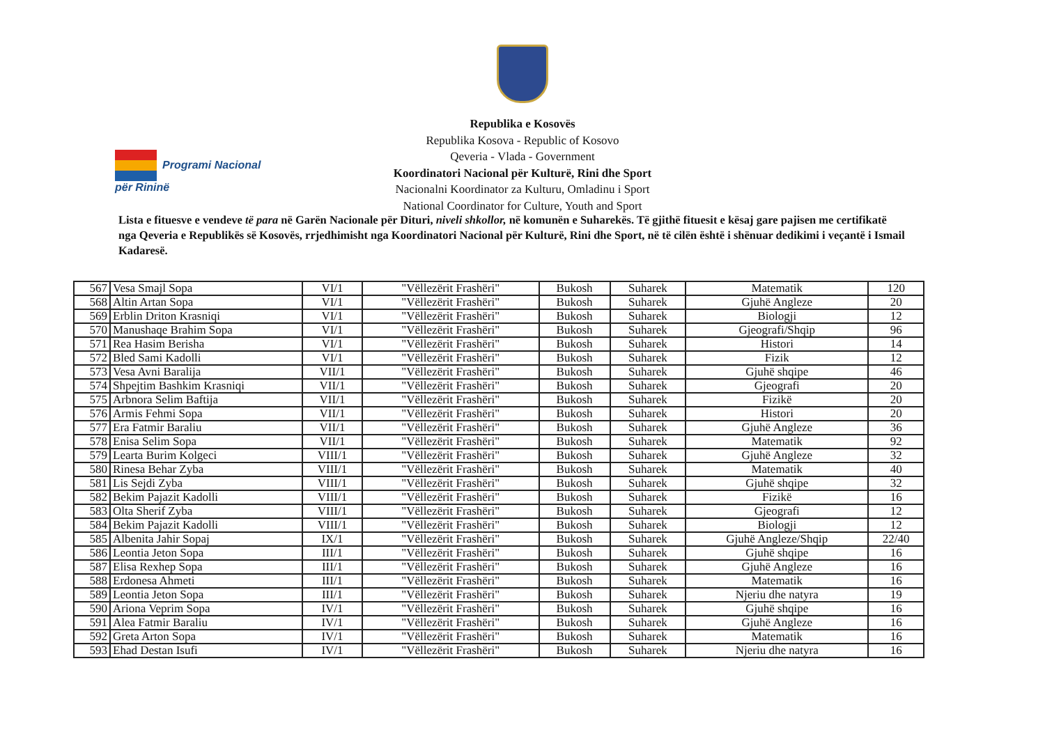Programi Nacional
për Rininë
Republika e Kosovës
Republika Kosova - Republic of Kosovo
Qeveria - Vlada - Government
Koordinatori Nacional për Kulturë, Rini dhe Sport
Nacionalni Koordinator za Kulturu, Omladinu i Sport
National Coordinator for Culture, Youth and Sport
Lista e fituesve e vendeve të para në Garën Nacionale për Dituri, niveli shkollor, në komunën e Suharekës. Të gjithë fituesit e kësaj gare pajisen me certifikatë nga Qeveria e Republikës së Kosovës, rrjedhimisht nga Koordinatori Nacional për Kulturë, Rini dhe Sport, në të cilën është i shënuar dedikimi i veçantë i Ismail Kadaresë.
| 567 | Vesa Smajl Sopa | VI/1 | "Vëllezërit Frashëri" | Bukosh | Suharek | Matematik | 120 |
| 568 | Altin Artan Sopa | VI/1 | "Vëllezërit Frashëri" | Bukosh | Suharek | Gjuhë Angleze | 20 |
| 569 | Erblin Driton Krasniqi | VI/1 | "Vëllezërit Frashëri" | Bukosh | Suharek | Biologji | 12 |
| 570 | Manushaqe Brahim Sopa | VI/1 | "Vëllezërit Frashëri" | Bukosh | Suharek | Gjeografi/Shqip | 96 |
| 571 | Rea Hasim Berisha | VI/1 | "Vëllezërit Frashëri" | Bukosh | Suharek | Histori | 14 |
| 572 | Bled Sami Kadolli | VI/1 | "Vëllezërit Frashëri" | Bukosh | Suharek | Fizik | 12 |
| 573 | Vesa Avni Baralija | VII/1 | "Vëllezërit Frashëri" | Bukosh | Suharek | Gjuhë shqipe | 46 |
| 574 | Shpejtim Bashkim Krasniqi | VII/1 | "Vëllezërit Frashëri" | Bukosh | Suharek | Gjeografi | 20 |
| 575 | Arbnora Selim Baftija | VII/1 | "Vëllezërit Frashëri" | Bukosh | Suharek | Fizikë | 20 |
| 576 | Armis Fehmi Sopa | VII/1 | "Vëllezërit Frashëri" | Bukosh | Suharek | Histori | 20 |
| 577 | Era Fatmir Baraliu | VII/1 | "Vëllezërit Frashëri" | Bukosh | Suharek | Gjuhë Angleze | 36 |
| 578 | Enisa Selim Sopa | VII/1 | "Vëllezërit Frashëri" | Bukosh | Suharek | Matematik | 92 |
| 579 | Learta Burim Kolgeci | VIII/1 | "Vëllezërit Frashëri" | Bukosh | Suharek | Gjuhë Angleze | 32 |
| 580 | Rinesa Behar Zyba | VIII/1 | "Vëllezërit Frashëri" | Bukosh | Suharek | Matematik | 40 |
| 581 | Lis Sejdi Zyba | VIII/1 | "Vëllezërit Frashëri" | Bukosh | Suharek | Gjuhë shqipe | 32 |
| 582 | Bekim Pajazit Kadolli | VIII/1 | "Vëllezërit Frashëri" | Bukosh | Suharek | Fizikë | 16 |
| 583 | Olta Sherif Zyba | VIII/1 | "Vëllezërit Frashëri" | Bukosh | Suharek | Gjeografi | 12 |
| 584 | Bekim Pajazit Kadolli | VIII/1 | "Vëllezërit Frashëri" | Bukosh | Suharek | Biologji | 12 |
| 585 | Albenita Jahir Sopaj | IX/1 | "Vëllezërit Frashëri" | Bukosh | Suharek | Gjuhë Angleze/Shqip | 22/40 |
| 586 | Leontia Jeton Sopa | III/1 | "Vëllezërit Frashëri" | Bukosh | Suharek | Gjuhë shqipe | 16 |
| 587 | Elisa Rexhep Sopa | III/1 | "Vëllezërit Frashëri" | Bukosh | Suharek | Gjuhë Angleze | 16 |
| 588 | Erdonesa Ahmeti | III/1 | "Vëllezërit Frashëri" | Bukosh | Suharek | Matematik | 16 |
| 589 | Leontia Jeton Sopa | III/1 | "Vëllezërit Frashëri" | Bukosh | Suharek | Njeriu dhe natyra | 19 |
| 590 | Ariona Veprim Sopa | IV/1 | "Vëllezërit Frashëri" | Bukosh | Suharek | Gjuhë shqipe | 16 |
| 591 | Alea Fatmir Baraliu | IV/1 | "Vëllezërit Frashëri" | Bukosh | Suharek | Gjuhë Angleze | 16 |
| 592 | Greta Arton Sopa | IV/1 | "Vëllezërit Frashëri" | Bukosh | Suharek | Matematik | 16 |
| 593 | Ehad Destan Isufi | IV/1 | "Vëllezërit Frashëri" | Bukosh | Suharek | Njeriu dhe natyra | 16 |